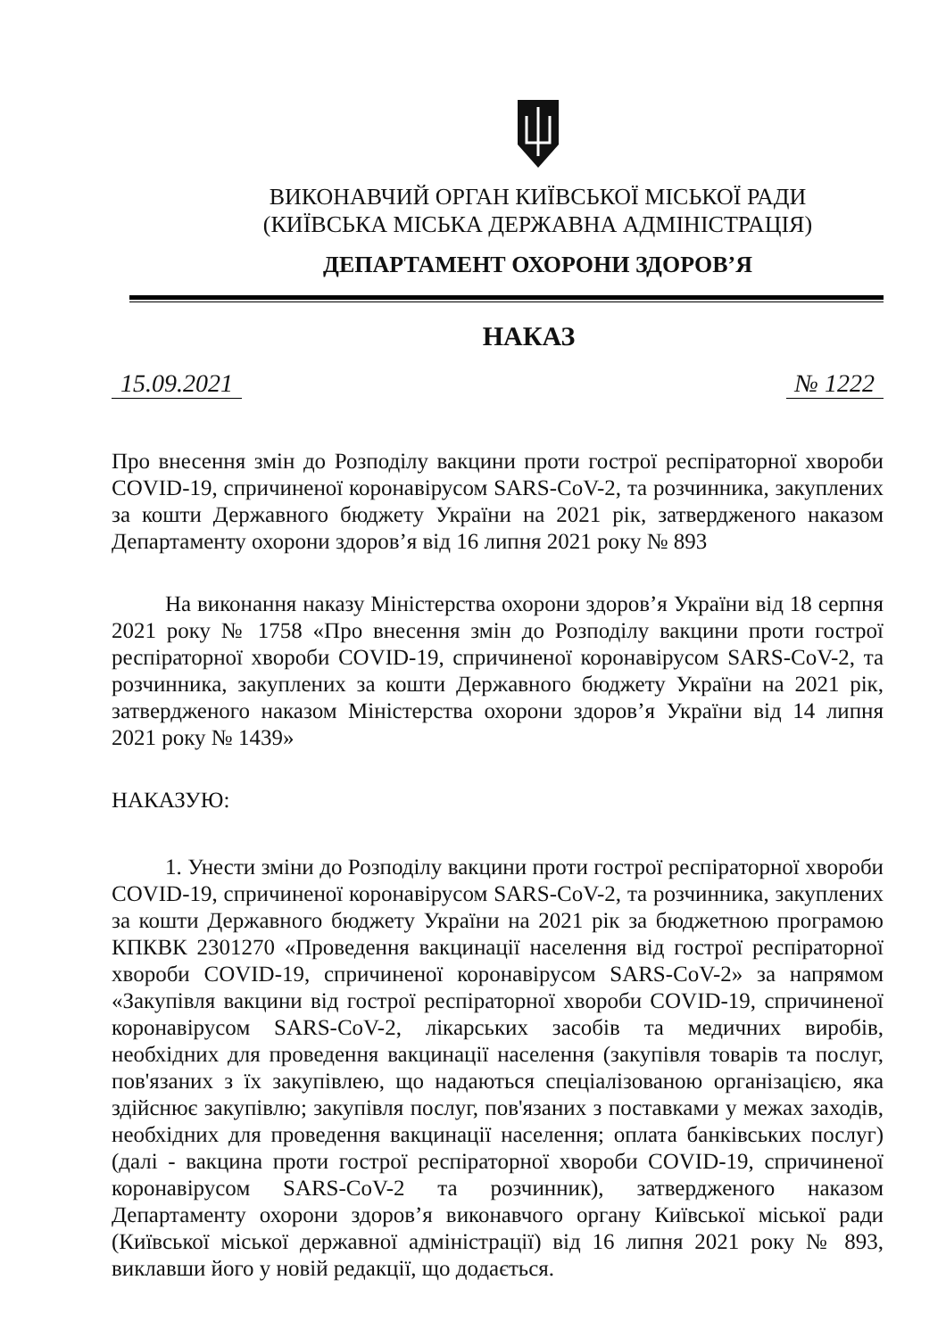ВИКОНАВЧИЙ ОРГАН КИЇВСЬКОЇ МІСЬКОЇ РАДИ
(КИЇВСЬКА МІСЬКА ДЕРЖАВНА АДМІНІСТРАЦІЯ)
ДЕПАРТАМЕНТ ОХОРОНИ ЗДОРОВ’Я
НАКАЗ
15.09.2021 № 1222
Про внесення змін до Розподілу вакцини проти гострої респіраторної хвороби COVID-19, спричиненої коронавірусом SARS-CoV-2, та розчинника, закуплених за кошти Державного бюджету України на 2021 рік, затвердженого наказом Департаменту охорони здоров’я від 16 липня 2021 року № 893
На виконання наказу Міністерства охорони здоров’я України від 18 серпня 2021 року № 1758 «Про внесення змін до Розподілу вакцини проти гострої респіраторної хвороби COVID-19, спричиненої коронавірусом SARS-CoV-2, та розчинника, закуплених за кошти Державного бюджету України на 2021 рік, затвердженого наказом Міністерства охорони здоров’я України від 14 липня 2021 року № 1439»
НАКАЗУЮ:
1. Унести зміни до Розподілу вакцини проти гострої респіраторної хвороби COVID-19, спричиненої коронавірусом SARS-CoV-2, та розчинника, закуплених за кошти Державного бюджету України на 2021 рік за бюджетною програмою КПКВК 2301270 «Проведення вакцинації населення від гострої респіраторної хвороби COVID-19, спричиненої коронавірусом SARS-CoV-2» за напрямом «Закупівля вакцини від гострої респіраторної хвороби COVID-19, спричиненої коронавірусом SARS-CoV-2, лікарських засобів та медичних виробів, необхідних для проведення вакцинації населення (закупівля товарів та послуг, пов'язаних з їх закупівлею, що надаються спеціалізованою організацією, яка здійснює закупівлю; закупівля послуг, пов'язаних з поставками у межах заходів, необхідних для проведення вакцинації населення; оплата банківських послуг)(далі - вакцина проти гострої респіраторної хвороби COVID-19, спричиненої коронавірусом SARS-CoV-2 та розчинник), затвердженого наказом Департаменту охорони здоров’я виконавчого органу Київської міської ради (Київської міської державної адміністрації) від 16 липня 2021 року № 893, виклавши його у новій редакції, що додається.